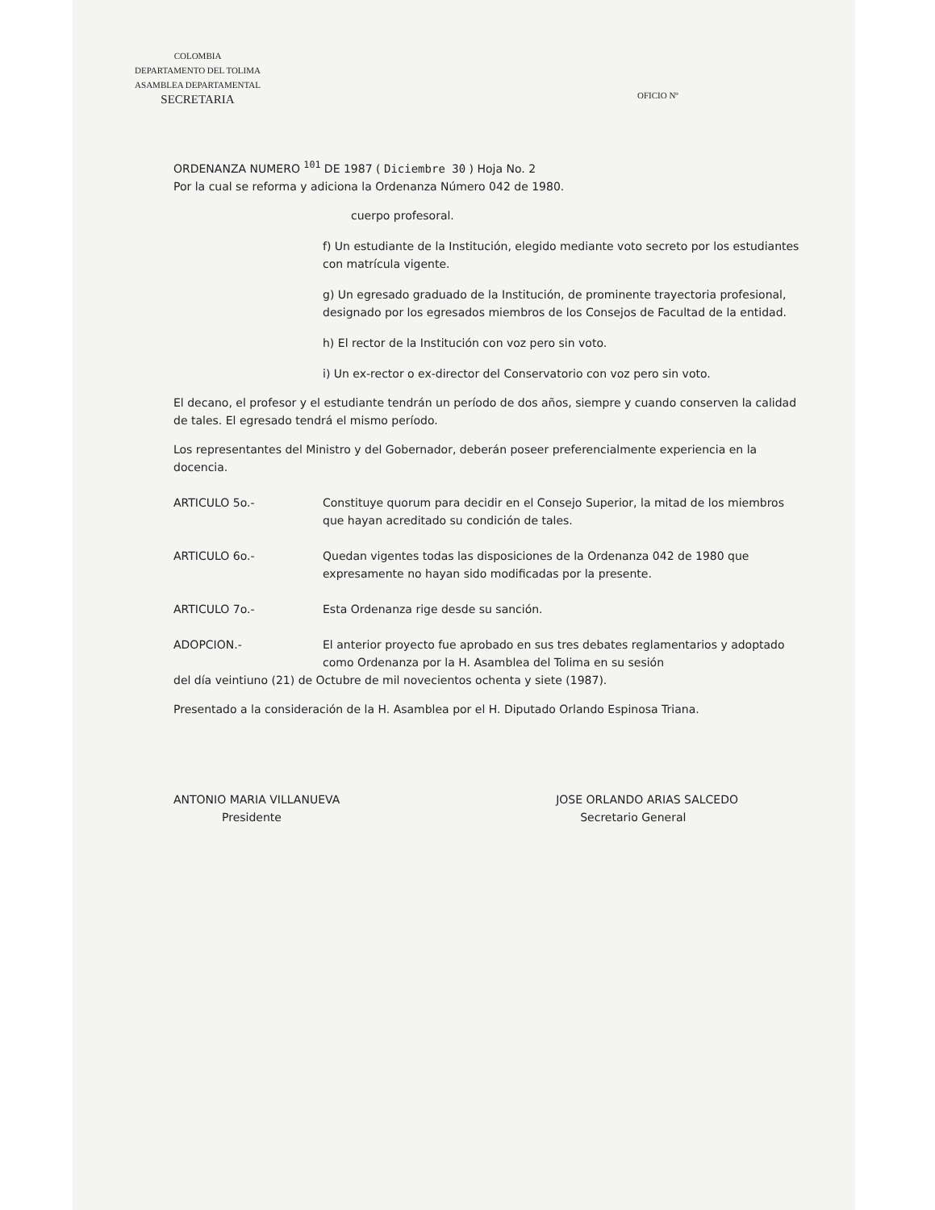COLOMBIA
DEPARTAMENTO DEL TOLIMA
ASAMBLEA DEPARTAMENTAL
SECRETARIA
OFICIO Nº
ORDENANZA NUMERO <sup>101</sup> DE 1987 ( Diciembre 30 ) Hoja No. 2
Por la cual se reforma y adiciona la Ordenanza Número 042 de 1980.
cuerpo profesoral.
f) Un estudiante de la Institución, elegido mediante voto secreto por los estudiantes con matrícula vigente.
g) Un egresado graduado de la Institución, de prominente trayectoria profesional, designado por los egresados miembros de los Consejos de Facultad de la entidad.
h) El rector de la Institución con voz pero sin voto.
i) Un ex-rector o ex-director del Conservatorio con voz pero sin voto.
El decano, el profesor y el estudiante tendrán un período de dos años, siempre y cuando conserven la calidad de tales. El egresado tendrá el mismo período.
Los representantes del Ministro y del Gobernador, deberán poseer preferencialmente experiencia en la docencia.
ARTICULO 5o.- Constituye quorum para decidir en el Consejo Superior, la mitad de los miembros que hayan acreditado su condición de tales.
ARTICULO 6o.- Quedan vigentes todas las disposiciones de la Ordenanza 042 de 1980 que expresamente no hayan sido modificadas por la presente.
ARTICULO 7o.- Esta Ordenanza rige desde su sanción.
ADOPCION.- El anterior proyecto fue aprobado en sus tres debates reglamentarios y adoptado como Ordenanza por la H. Asamblea del Tolima en su sesión
del día veintiuno (21) de Octubre de mil novecientos ochenta y siete (1987).
Presentado a la consideración de la H. Asamblea por el H. Diputado Orlando Espinosa Triana.
ANTONIO MARIA VILLANUEVA
Presidente
JOSE ORLANDO ARIAS SALCEDO
Secretario General